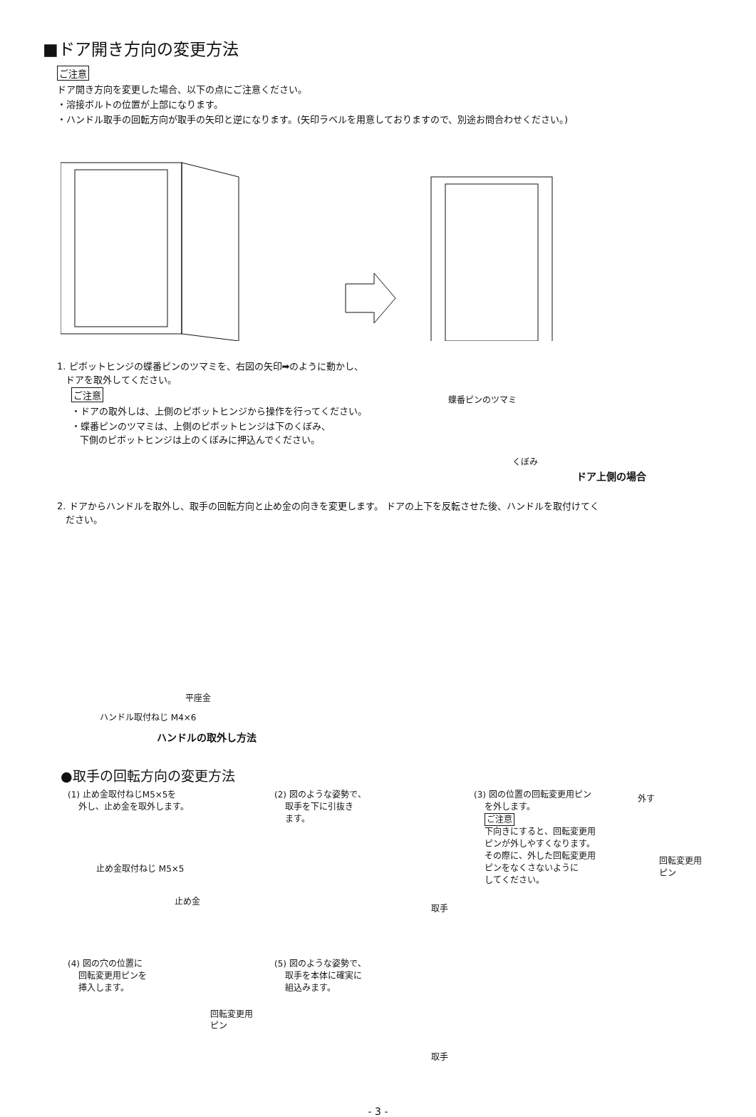■ドア開き方向の変更方法
ご注意
ドア開き方向を変更した場合、以下の点にご注意ください。
・溶接ボルトの位置が上部になります。
・ハンドル取手の回転方向が取手の矢印と逆になります。(矢印ラベルを用意しておりますので、別途お問合わせください。)
1. ピボットヒンジの蝶番ピンのツマミを、右図の矢印➡のように動かし、
ドアを取外してください。
ご注意
・ドアの取外しは、上側のピボットヒンジから操作を行ってください。
・蝶番ピンのツマミは、上側のピボットヒンジは下のくぼみ、
下側のピボットヒンジは上のくぼみに押込んでください。
蝶番ピンのツマミ
くぼみ
ドア上側の場合
2. ドアからハンドルを取外し、取手の回転方向と止め金の向きを変更します。 ドアの上下を反転させた後、ハンドルを取付けてく
ださい。
平座金
ハンドル取付ねじ M4×6
ハンドルの取外し方法
●取手の回転方向の変更方法
(1) 止め金取付ねじM5×5を
外し、止め金を取外します。
止め金取付ねじ M5×5
止め金
(2) 図のような姿勢で、
取手を下に引抜き
ます。
取手
(3) 図の位置の回転変更用ピン
を外します。
ご注意
下向きにすると、回転変更用
ピンが外しやすくなります。
その際に、外した回転変更用
ピンをなくさないように
してください。
外す
回転変更用
ピン
(4) 図の穴の位置に
回転変更用ピンを
挿入します。
回転変更用
ピン
(5) 図のような姿勢で、
取手を本体に確実に
組込みます。
取手
- 3 -